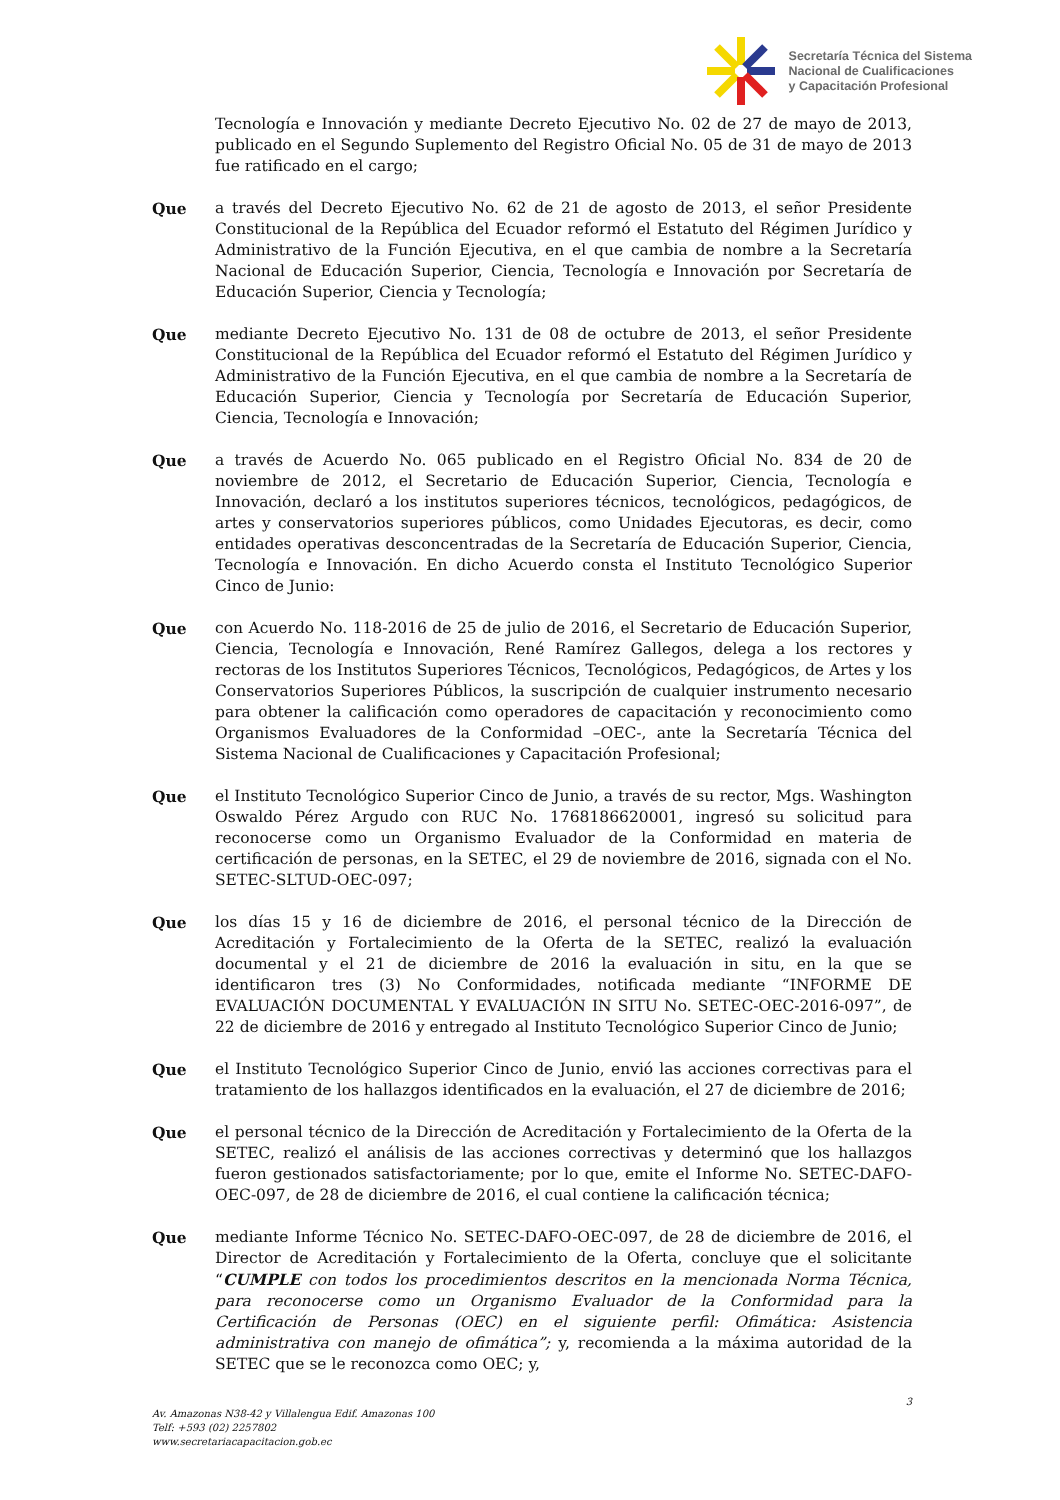Secretaría Técnica del Sistema
Nacional de Cualificaciones
y Capacitación Profesional
Tecnología e Innovación y mediante Decreto Ejecutivo No. 02 de 27 de mayo de 2013, publicado en el Segundo Suplemento del Registro Oficial No. 05 de 31 de mayo de 2013 fue ratificado en el cargo;
Que a través del Decreto Ejecutivo No. 62 de 21 de agosto de 2013, el señor Presidente Constitucional de la República del Ecuador reformó el Estatuto del Régimen Jurídico y Administrativo de la Función Ejecutiva, en el que cambia de nombre a la Secretaría Nacional de Educación Superior, Ciencia, Tecnología e Innovación por Secretaría de Educación Superior, Ciencia y Tecnología;
Que mediante Decreto Ejecutivo No. 131 de 08 de octubre de 2013, el señor Presidente Constitucional de la República del Ecuador reformó el Estatuto del Régimen Jurídico y Administrativo de la Función Ejecutiva, en el que cambia de nombre a la Secretaría de Educación Superior, Ciencia y Tecnología por Secretaría de Educación Superior, Ciencia, Tecnología e Innovación;
Que a través de Acuerdo No. 065 publicado en el Registro Oficial No. 834 de 20 de noviembre de 2012, el Secretario de Educación Superior, Ciencia, Tecnología e Innovación, declaró a los institutos superiores técnicos, tecnológicos, pedagógicos, de artes y conservatorios superiores públicos, como Unidades Ejecutoras, es decir, como entidades operativas desconcentradas de la Secretaría de Educación Superior, Ciencia, Tecnología e Innovación. En dicho Acuerdo consta el Instituto Tecnológico Superior Cinco de Junio:
Que con Acuerdo No. 118-2016 de 25 de julio de 2016, el Secretario de Educación Superior, Ciencia, Tecnología e Innovación, René Ramírez Gallegos, delega a los rectores y rectoras de los Institutos Superiores Técnicos, Tecnológicos, Pedagógicos, de Artes y los Conservatorios Superiores Públicos, la suscripción de cualquier instrumento necesario para obtener la calificación como operadores de capacitación y reconocimiento como Organismos Evaluadores de la Conformidad –OEC-, ante la Secretaría Técnica del Sistema Nacional de Cualificaciones y Capacitación Profesional;
Que el Instituto Tecnológico Superior Cinco de Junio, a través de su rector, Mgs. Washington Oswaldo Pérez Argudo con RUC No. 1768186620001, ingresó su solicitud para reconocerse como un Organismo Evaluador de la Conformidad en materia de certificación de personas, en la SETEC, el 29 de noviembre de 2016, signada con el No. SETEC-SLTUD-OEC-097;
Que los días 15 y 16 de diciembre de 2016, el personal técnico de la Dirección de Acreditación y Fortalecimiento de la Oferta de la SETEC, realizó la evaluación documental y el 21 de diciembre de 2016 la evaluación in situ, en la que se identificaron tres (3) No Conformidades, notificada mediante “INFORME DE EVALUACIÓN DOCUMENTAL Y EVALUACIÓN IN SITU No. SETEC-OEC-2016-097”, de 22 de diciembre de 2016 y entregado al Instituto Tecnológico Superior Cinco de Junio;
Que el Instituto Tecnológico Superior Cinco de Junio, envió las acciones correctivas para el tratamiento de los hallazgos identificados en la evaluación, el 27 de diciembre de 2016;
Que el personal técnico de la Dirección de Acreditación y Fortalecimiento de la Oferta de la SETEC, realizó el análisis de las acciones correctivas y determinó que los hallazgos fueron gestionados satisfactoriamente; por lo que, emite el Informe No. SETEC-DAFO-OEC-097, de 28 de diciembre de 2016, el cual contiene la calificación técnica;
Que mediante Informe Técnico No. SETEC-DAFO-OEC-097, de 28 de diciembre de 2016, el Director de Acreditación y Fortalecimiento de la Oferta, concluye que el solicitante “CUMPLE con todos los procedimientos descritos en la mencionada Norma Técnica, para reconocerse como un Organismo Evaluador de la Conformidad para la Certificación de Personas (OEC) en el siguiente perfil: Ofimática: Asistencia administrativa con manejo de ofimática”; y, recomienda a la máxima autoridad de la SETEC que se le reconozca como OEC; y,
3
Av. Amazonas N38-42 y Villalengua Edif. Amazonas 100
Telf: +593 (02) 2257802
www.secretariacapacitacion.gob.ec